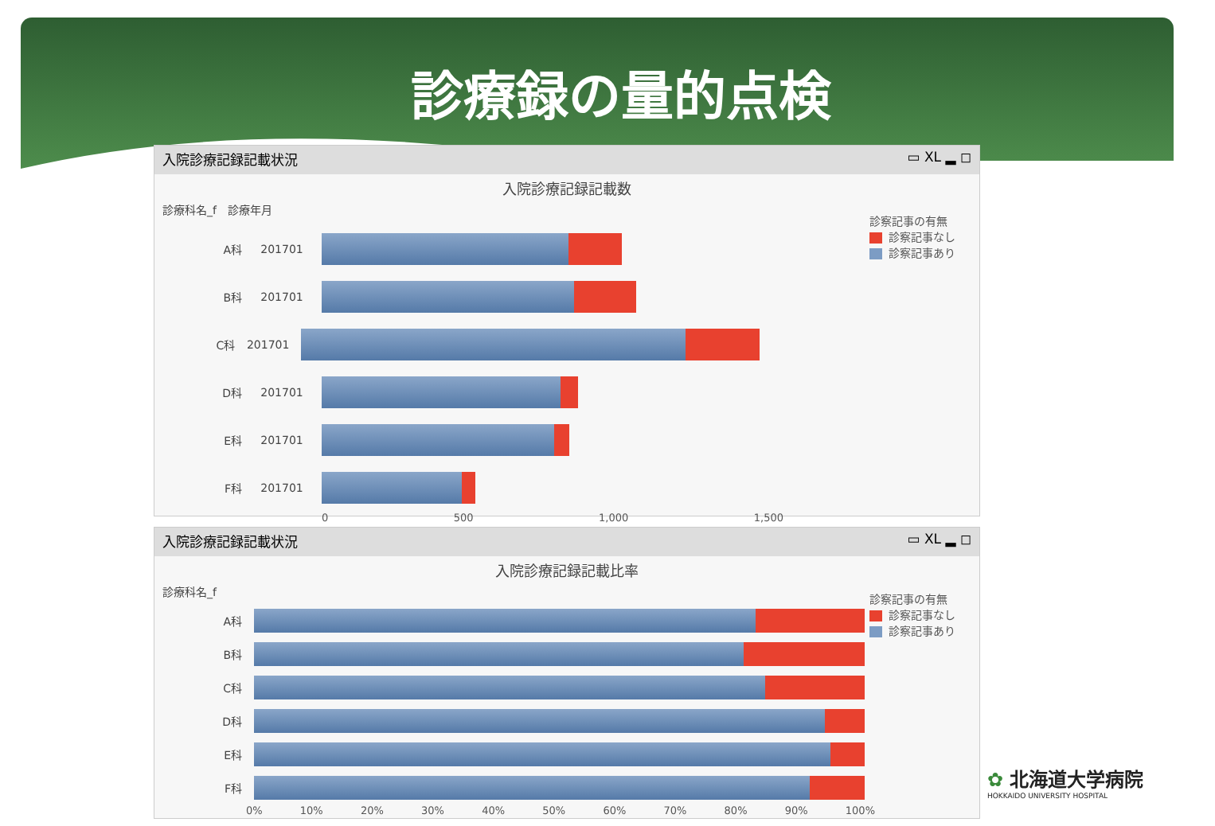診療録の量的点検
入院診療記録記載状況 ▭ XL ▂ ◻
入院診療記録記載数
診療科名_f　診療年月
診察記事の有無
診察記事なし
診察記事あり
A科 201701
B科 201701
C科 201701
D科 201701
E科 201701
F科 201701
0 500 1,000 1,500
入院診療記録記載状況 ▭ XL ▂ ◻
入院診療記録記載比率
診療科名_f
診察記事の有無
診察記事なし
診察記事あり
A科
B科
C科
D科
E科
F科
0% 10% 20% 30% 40% 50% 60% 70% 80% 90% 100%
✿ 北海道大学病院
HOKKAIDO UNIVERSITY HOSPITAL